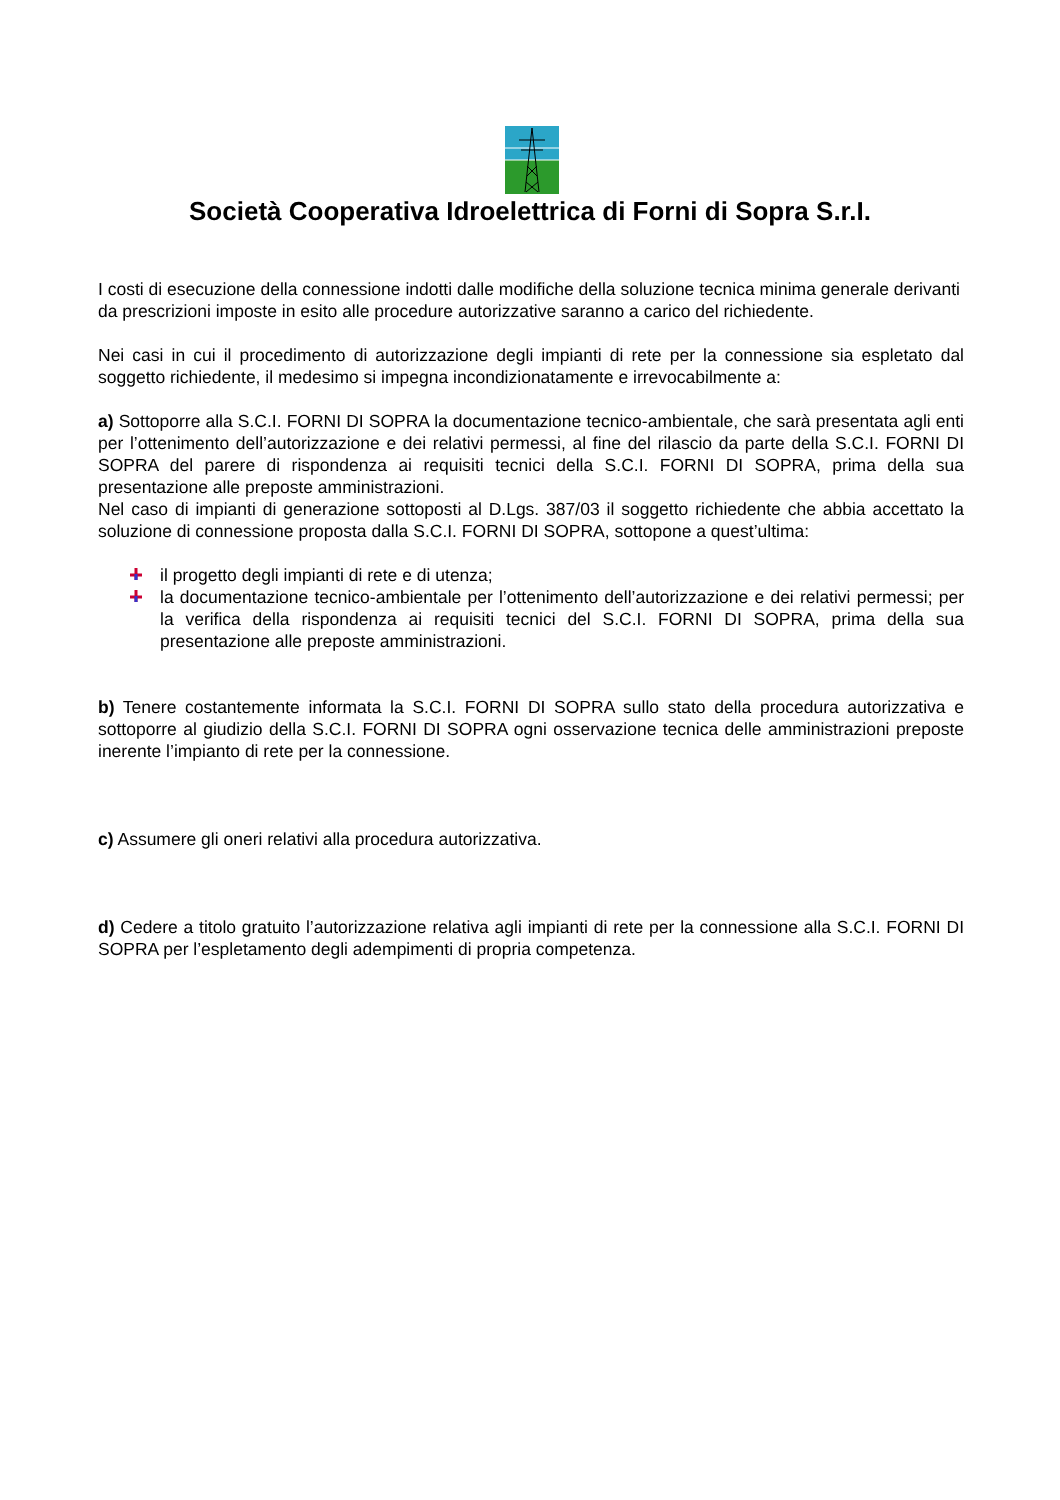Società Cooperativa Idroelettrica di Forni di Sopra S.r.I.
I costi di esecuzione della connessione indotti dalle modifiche della soluzione tecnica minima generale derivanti da prescrizioni imposte in esito alle procedure autorizzative saranno a carico del richiedente.
Nei casi in cui il procedimento di autorizzazione degli impianti di rete per la connessione sia espletato dal soggetto richiedente, il medesimo si impegna incondizionatamente e irrevocabilmente a:
a) Sottoporre alla S.C.I. FORNI DI SOPRA la documentazione tecnico-ambientale, che sarà presentata agli enti per l’ottenimento dell’autorizzazione e dei relativi permessi, al fine del rilascio da parte della S.C.I. FORNI DI SOPRA del parere di rispondenza ai requisiti tecnici della S.C.I. FORNI DI SOPRA, prima della sua presentazione alle preposte amministrazioni.
Nel caso di impianti di generazione sottoposti al D.Lgs. 387/03 il soggetto richiedente che abbia accettato la soluzione di connessione proposta dalla S.C.I. FORNI DI SOPRA, sottopone a quest’ultima:
il progetto degli impianti di rete e di utenza;
la documentazione tecnico-ambientale per l’ottenimento dell’autorizzazione e dei relativi permessi; per la verifica della rispondenza ai requisiti tecnici del S.C.I. FORNI DI SOPRA, prima della sua presentazione alle preposte amministrazioni.
b) Tenere costantemente informata la S.C.I. FORNI DI SOPRA sullo stato della procedura autorizzativa e sottoporre al giudizio della S.C.I. FORNI DI SOPRA ogni osservazione tecnica delle amministrazioni preposte inerente l’impianto di rete per la connessione.
c) Assumere gli oneri relativi alla procedura autorizzativa.
d) Cedere a titolo gratuito l’autorizzazione relativa agli impianti di rete per la connessione alla S.C.I. FORNI DI SOPRA per l’espletamento degli adempimenti di propria competenza.